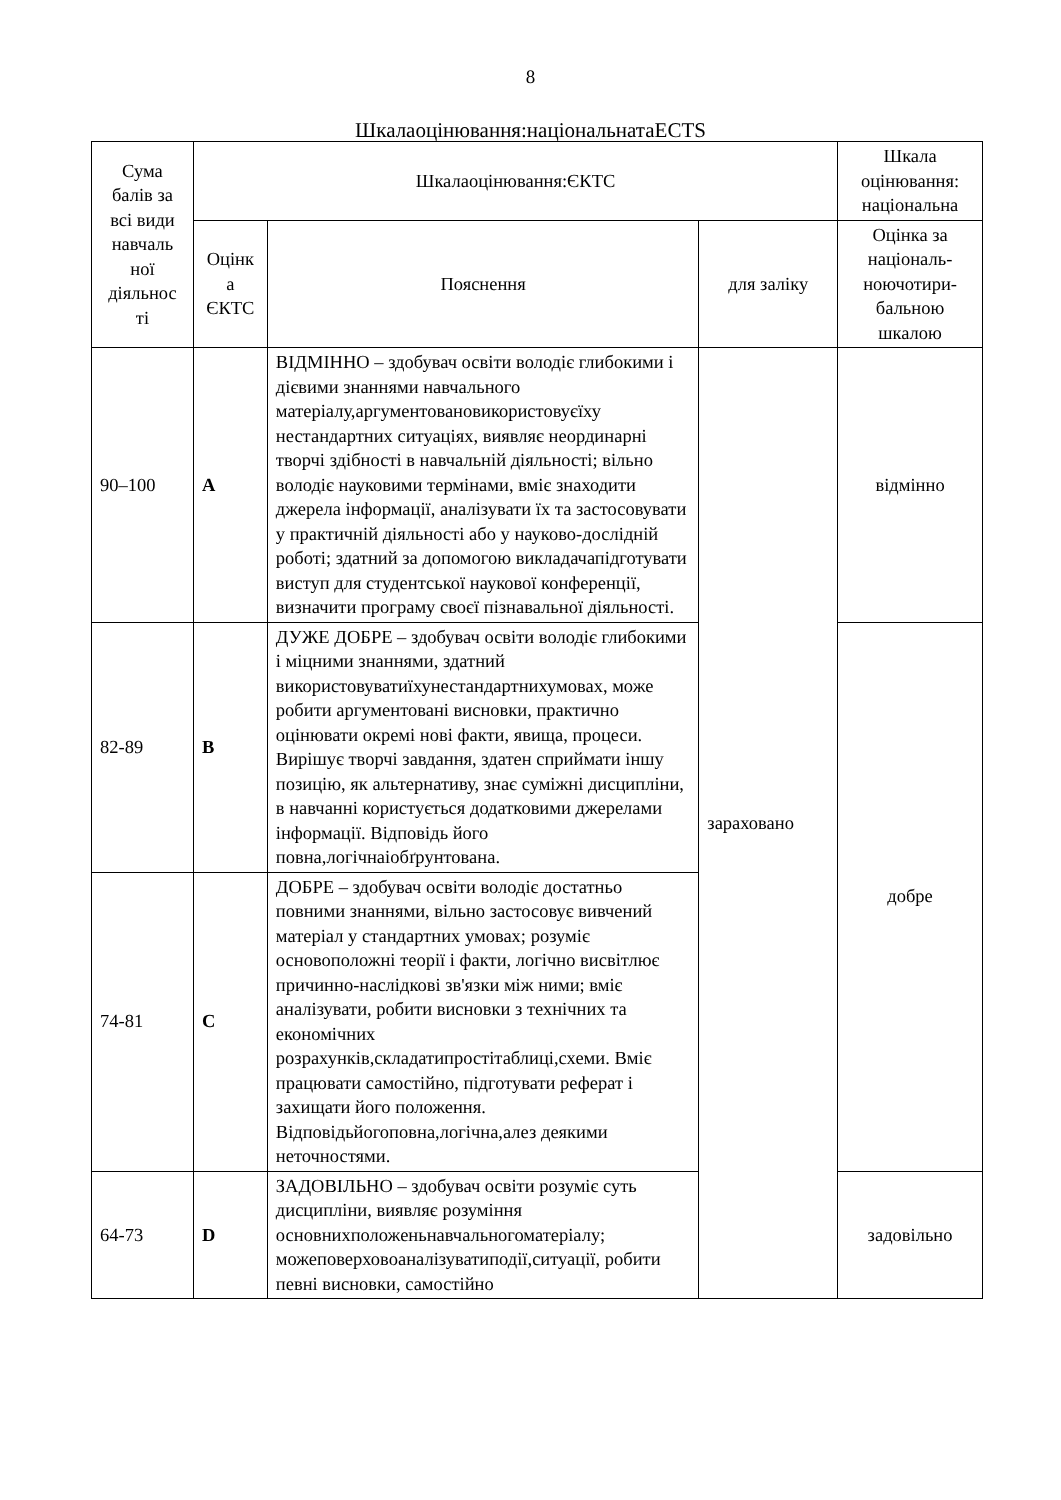8
Шкалаоцінювання:національнатаECTS
| Сума балів за всі види навчаль ної діяльнос ті | Шкалаоцінювання:ЄКТС | | | Шкала оцінювання: національна |
| --- | --- | --- | --- | --- |
| | Оцінк а ЄКТС | Пояснення | для заліку | Оцінка за національ-ноючотири-бальною шкалою |
| 90–100 | A | ВІДМІННО – здобувач освіти володіє глибокими і дієвими знаннями навчального матеріалу,аргументовановикористовуєїху нестандартних ситуаціях, виявляє неординарні творчі здібності в навчальній діяльності; вільно володіє науковими термінами, вміє знаходити джерела інформації, аналізувати їх та застосовувати у практичній діяльності або у науково-дослідній роботі; здатний за допомогою викладачапідготувати виступ для студентської наукової конференції, визначити програму своєї пізнавальної діяльності. | зараховано | відмінно |
| 82-89 | B | ДУЖЕ ДОБРЕ – здобувач освіти володіє глибокими і міцними знаннями, здатний використовуватиїхунестандартнихумовах, може робити аргументовані висновки, практично оцінювати окремі нові факти, явища, процеси. Вирішує творчі завдання, здатен сприймати іншу позицію, як альтернативу, знає суміжні дисципліни, в навчанні користується додатковими джерелами інформації. Відповідь його повна,логічнаіобґрунтована. | | добре |
| 74-81 | C | ДОБРЕ – здобувач освіти володіє достатньо повними знаннями, вільно застосовує вивчений матеріал у стандартних умовах; розуміє основоположні теорії і факти, логічно висвітлює причинно-наслідкові зв'язки між ними; вміє аналізувати, робити висновки з технічних та економічних розрахунків,складатипростітаблиці,схеми. Вміє працювати самостійно, підготувати реферат і захищати його положення. Відповідьйогоповна,логічна,алез деякими неточностями. | | |
| 64-73 | D | ЗАДОВІЛЬНО – здобувач освіти розуміє суть дисципліни, виявляє розуміння основнихположеньнавчальногоматеріалу; можеповерховоаналізуватиподії,ситуації, робити певні висновки, самостійно | | задовільно |